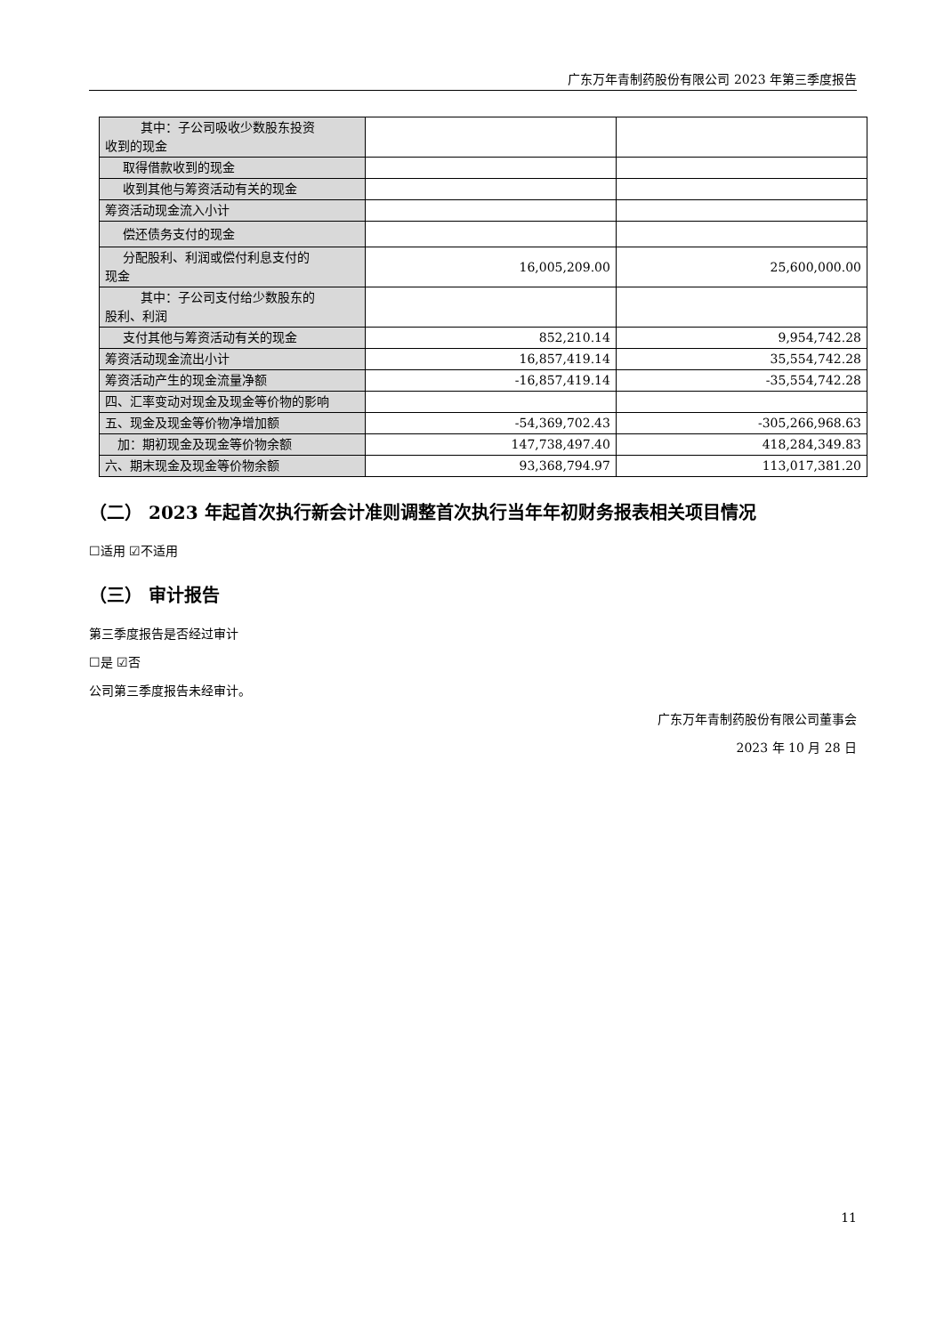广东万年青制药股份有限公司 2023 年第三季度报告
| 其中：子公司吸收少数股东投资 收到的现金 | | |
| 取得借款收到的现金 | | |
| 收到其他与筹资活动有关的现金 | | |
| 筹资活动现金流入小计 | | |
| 偿还债务支付的现金 | | |
| 分配股利、利润或偿付利息支付的 现金 | 16,005,209.00 | 25,600,000.00 |
| 其中：子公司支付给少数股东的 股利、利润 | | |
| 支付其他与筹资活动有关的现金 | 852,210.14 | 9,954,742.28 |
| 筹资活动现金流出小计 | 16,857,419.14 | 35,554,742.28 |
| 筹资活动产生的现金流量净额 | -16,857,419.14 | -35,554,742.28 |
| 四、汇率变动对现金及现金等价物的影响 | | |
| 五、现金及现金等价物净增加额 | -54,369,702.43 | -305,266,968.63 |
| 加：期初现金及现金等价物余额 | 147,738,497.40 | 418,284,349.83 |
| 六、期末现金及现金等价物余额 | 93,368,794.97 | 113,017,381.20 |
（二） 2023 年起首次执行新会计准则调整首次执行当年年初财务报表相关项目情况
☐适用 ☑不适用
（三） 审计报告
第三季度报告是否经过审计
☐是 ☑否
公司第三季度报告未经审计。
广东万年青制药股份有限公司董事会
2023 年 10 月 28 日
11